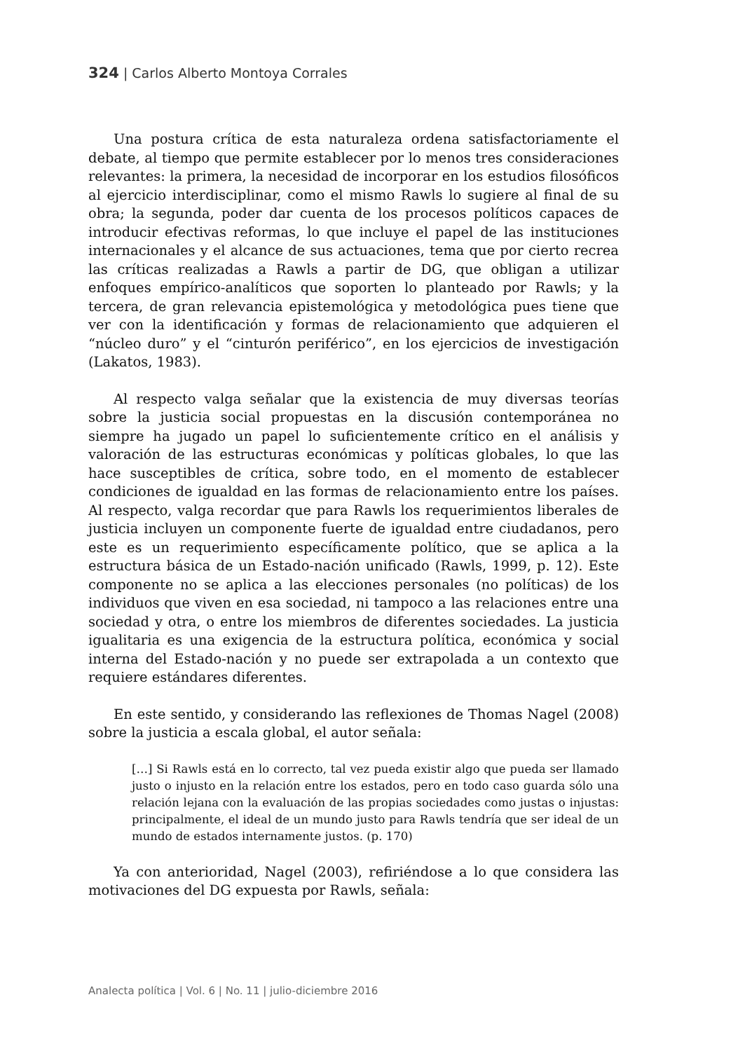324 | Carlos Alberto Montoya Corrales
Una postura crítica de esta naturaleza ordena satisfactoriamente el debate, al tiempo que permite establecer por lo menos tres consideraciones relevantes: la primera, la necesidad de incorporar en los estudios filosóficos al ejercicio interdisciplinar, como el mismo Rawls lo sugiere al final de su obra; la segunda, poder dar cuenta de los procesos políticos capaces de introducir efectivas reformas, lo que incluye el papel de las instituciones internacionales y el alcance de sus actuaciones, tema que por cierto recrea las críticas realizadas a Rawls a partir de DG, que obligan a utilizar enfoques empírico-analíticos que soporten lo planteado por Rawls; y la tercera, de gran relevancia epistemológica y metodológica pues tiene que ver con la identificación y formas de relacionamiento que adquieren el “núcleo duro” y el “cinturón periférico”, en los ejercicios de investigación (Lakatos, 1983).
Al respecto valga señalar que la existencia de muy diversas teorías sobre la justicia social propuestas en la discusión contemporánea no siempre ha jugado un papel lo suficientemente crítico en el análisis y valoración de las estructuras económicas y políticas globales, lo que las hace susceptibles de crítica, sobre todo, en el momento de establecer condiciones de igualdad en las formas de relacionamiento entre los países. Al respecto, valga recordar que para Rawls los requerimientos liberales de justicia incluyen un componente fuerte de igualdad entre ciudadanos, pero este es un requerimiento específicamente político, que se aplica a la estructura básica de un Estado-nación unificado (Rawls, 1999, p. 12). Este componente no se aplica a las elecciones personales (no políticas) de los individuos que viven en esa sociedad, ni tampoco a las relaciones entre una sociedad y otra, o entre los miembros de diferentes sociedades. La justicia igualitaria es una exigencia de la estructura política, económica y social interna del Estado-nación y no puede ser extrapolada a un contexto que requiere estándares diferentes.
En este sentido, y considerando las reflexiones de Thomas Nagel (2008) sobre la justicia a escala global, el autor señala:
[…] Si Rawls está en lo correcto, tal vez pueda existir algo que pueda ser llamado justo o injusto en la relación entre los estados, pero en todo caso guarda sólo una relación lejana con la evaluación de las propias sociedades como justas o injustas: principalmente, el ideal de un mundo justo para Rawls tendría que ser ideal de un mundo de estados internamente justos. (p. 170)
Ya con anterioridad, Nagel (2003), refiriéndose a lo que considera las motivaciones del DG expuesta por Rawls, señala:
Analecta política | Vol. 6 | No. 11 | julio-diciembre 2016